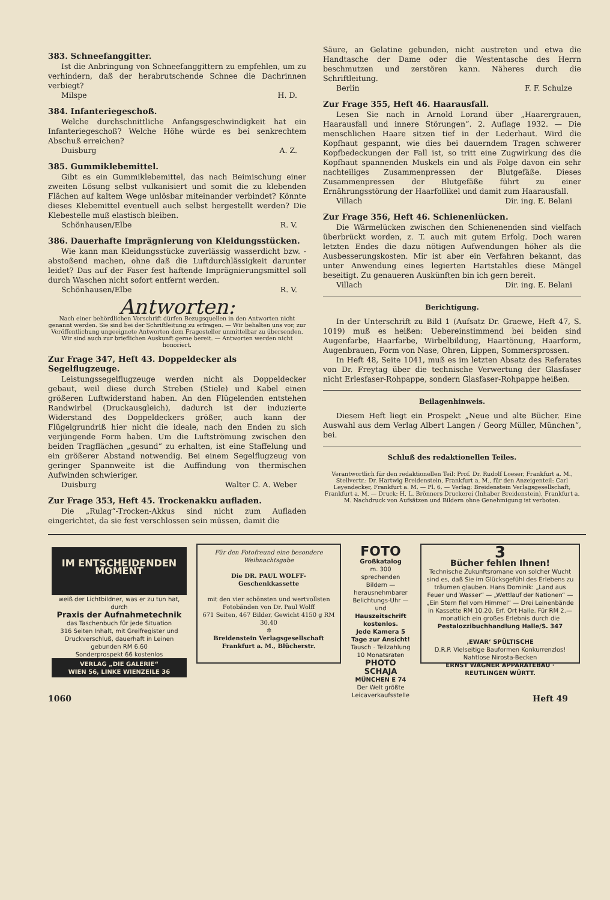383. Schneefanggitter.
Ist die Anbringung von Schneefanggittern zu empfehlen, um zu verhindern, daß der herabrutschende Schnee die Dachrinnen verbiegt?
Milspe H. D.
384. Infanteriegeschoß.
Welche durchschnittliche Anfangsgeschwindigkeit hat ein Infanteriegeschoß? Welche Höhe würde es bei senkrechtem Abschuß erreichen?
Duisburg A. Z.
385. Gummiklebemittel.
Gibt es ein Gummiklebemittel, das nach Beimischung einer zweiten Lösung selbst vulkanisiert und somit die zu klebenden Flächen auf kaltem Wege unlösbar miteinander verbindet? Könnte dieses Klebemittel eventuell auch selbst hergestellt werden? Die Klebestelle muß elastisch bleiben.
Schönhausen/Elbe R. V.
386. Dauerhafte Imprägnierung von Kleidungsstücken.
Wie kann man Kleidungsstücke zuverlässig wasserdicht bzw. -abstoßend machen, ohne daß die Luftdurchlässigkeit darunter leidet? Das auf der Faser fest haftende Imprägnierungsmittel soll durch Waschen nicht sofort entfernt werden.
Schönhausen/Elbe R. V.
Antworten:
Nach einer behördlichen Vorschrift dürfen Bezugsquellen in den Antworten nicht genannt werden. Sie sind bei der Schriftleitung zu erfragen. — Wir behalten uns vor, zur Veröffentlichung ungeeignete Antworten dem Fragesteller unmittelbar zu übersenden. Wir sind auch zur brieflichen Auskunft gerne bereit. — Antworten werden nicht honoriert.
Zur Frage 347, Heft 43. Doppeldecker als Segelflugzeuge.
Leistungssegelflugzeuge werden nicht als Doppeldecker gebaut, weil diese durch Streben (Stiele) und Kabel einen größeren Luftwiderstand haben. An den Flügelenden entstehen Randwirbel (Druckausgleich), dadurch ist der induzierte Widerstand des Doppeldeckers größer, auch kann der Flügelgrundriß hier nicht die ideale, nach den Enden zu sich verjüngende Form haben. Um die Luftströmung zwischen den beiden Tragflächen „gesund“ zu erhalten, ist eine Staffelung und ein größerer Abstand notwendig. Bei einem Segelflugzeug von geringer Spannweite ist die Auffindung von thermischen Aufwinden schwieriger.
Duisburg Walter C. A. Weber
Zur Frage 353, Heft 45. Trockenakku aufladen.
Die „Rulag“-Trocken-Akkus sind nicht zum Aufladen eingerichtet, da sie fest verschlossen sein müssen, damit die
Säure, an Gelatine gebunden, nicht austreten und etwa die Handtasche der Dame oder die Westentasche des Herrn beschmutzen und zerstören kann. Näheres durch die Schriftleitung.
Berlin F. F. Schulze
Zur Frage 355, Heft 46. Haarausfall.
Lesen Sie nach in Arnold Lorand über „Haarergrauen, Haarausfall und innere Störungen“. 2. Auflage 1932. — Die menschlichen Haare sitzen tief in der Lederhaut. Wird die Kopfhaut gespannt, wie dies bei dauerndem Tragen schwerer Kopfbedeckungen der Fall ist, so tritt eine Zugwirkung des die Kopfhaut spannenden Muskels ein und als Folge davon ein sehr nachteiliges Zusammenpressen der Blutgefäße. Dieses Zusammenpressen der Blutgefäße führt zu einer Ernährungsstörung der Haarfollikel und damit zum Haarausfall.
Villach Dir. ing. E. Belani
Zur Frage 356, Heft 46. Schienenlücken.
Die Wärmelücken zwischen den Schienenenden sind vielfach überbrückt worden, z. T. auch mit gutem Erfolg. Doch waren letzten Endes die dazu nötigen Aufwendungen höher als die Ausbesserungskosten. Mir ist aber ein Verfahren bekannt, das unter Anwendung eines legierten Hartstahles diese Mängel beseitigt. Zu genaueren Auskünften bin ich gern bereit.
Villach Dir. ing. E. Belani
Berichtigung.
In der Unterschrift zu Bild 1 (Aufsatz Dr. Graewe, Heft 47, S. 1019) muß es heißen: Uebereinstimmend bei beiden sind Augenfarbe, Haarfarbe, Wirbelbildung, Haartönung, Haarform, Augenbrauen, Form von Nase, Ohren, Lippen, Sommersprossen.
In Heft 48, Seite 1041, muß es im letzten Absatz des Referates von Dr. Freytag über die technische Verwertung der Glasfaser nicht Erlesfaser-Rohpappe, sondern Glasfaser-Rohpappe heißen.
Beilagenhinweis.
Diesem Heft liegt ein Prospekt „Neue und alte Bücher. Eine Auswahl aus dem Verlag Albert Langen / Georg Müller, München“, bei.
Schluß des redaktionellen Teiles.
Verantwortlich für den redaktionellen Teil: Prof. Dr. Rudolf Loeser, Frankfurt a. M., Stellvertr.: Dr. Hartwig Breidenstein, Frankfurt a. M., für den Anzeigenteil: Carl Leyendecker, Frankfurt a. M. — Pl. 6. — Verlag: Breidenstein Verlagsgesellschaft, Frankfurt a. M. — Druck: H. L. Brönners Druckerei (Inhaber Breidenstein), Frankfurt a. M. Nachdruck von Aufsätzen und Bildern ohne Genehmigung ist verboten.
IM ENTSCHEIDENDEN MOMENT
weiß der Lichtbildner, was er zu tun hat, durch
Praxis der Aufnahmetechnik
das Taschenbuch für jede Situation
316 Seiten Inhalt, mit Greifregister und Druckverschluß, dauerhaft in Leinen gebunden RM 6.60
Sonderprospekt 66 kostenlos
VERLAG „DIE GALERIE“
WIEN 56, LINKE WIENZEILE 36
Für den Fotofreund eine besondere Weihnachtsgabe
Die DR. PAUL WOLFF-Geschenkkassette
mit den vier schönsten und wertvollsten Fotobänden von Dr. Paul Wolff
671 Seiten, 467 Bilder, Gewicht 4150 g RM 30.40
✲
Breidenstein Verlagsgesellschaft Frankfurt a. M., Blücherstr.
FOTO
Großkatalog
m. 300 sprechenden Bildern — herausnehmbarer Belichtungs-Uhr — und Hauszeitschrift kostenlos.
Jede Kamera 5 Tage zur Ansicht!
Tausch · Teilzahlung 10 Monatsraten
PHOTO SCHAJA
MÜNCHEN E 74
Der Welt größte Leicaverkaufsstelle
3
Bücher fehlen Ihnen!
Technische Zukunftsromane von solcher Wucht sind es, daß Sie im Glücksgefühl des Erlebens zu träumen glauben. Hans Dominik: „Land aus Feuer und Wasser“ — „Wettlauf der Nationen“ — „Ein Stern fiel vom Himmel“ — Drei Leinenbände in Kassette RM 10.20. Erf. Ort Halle. Für RM 2.— monatlich ein großes Erlebnis durch die
Pestalozzibuchhandlung Halle/S. 347
‚EWAR‘ SPÜLTISCHE
D.R.P. Vielseitige Bauformen Konkurrenzlos! Nahtlose Nirosta-Becken
ERNST WAGNER APPARATEBAU · REUTLINGEN WÜRTT.
1060 Heft 49